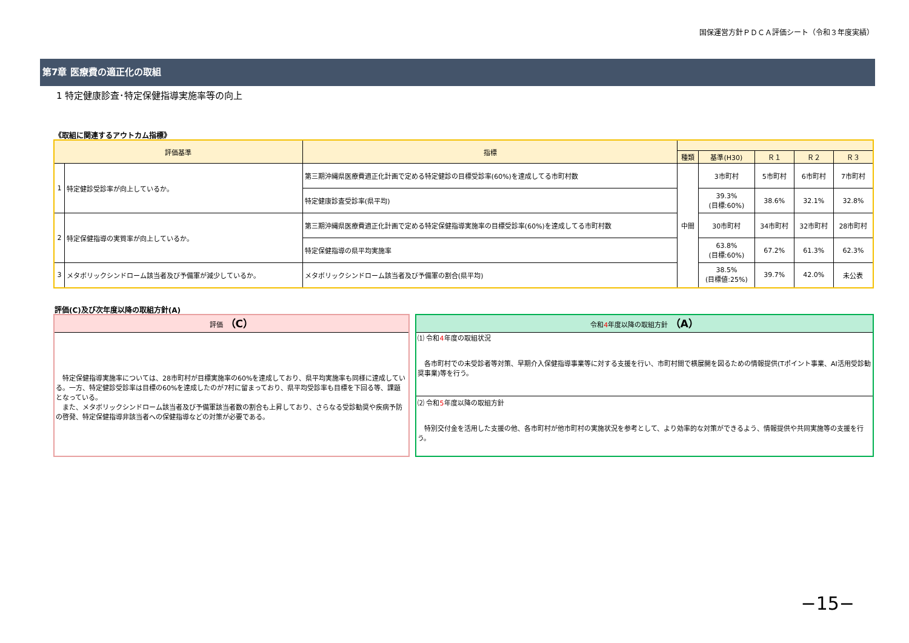国保運営方針ＰＤＣＡ評価シート（令和３年度実績）
第7章 医療費の適正化の取組
1 特定健康診査･特定保健指導実施率等の向上
《取組に関連するアウトカム指標》
| 評価基準 | | 指標 | | | | | |
| --- | --- | --- | --- | --- | --- | --- | --- |
| | | | 種類 | 基準(H30) | Ｒ１ | Ｒ２ | Ｒ３ |
| 1 | 特定健診受診率が向上しているか。 | 第三期沖縄県医療費適正化計画で定める特定健診の目標受診率(60%)を達成してる市町村数 | 中間 | 3市町村 | 5市町村 | 6市町村 | 7市町村 |
| | | 特定健康診査受診率(県平均) | | 39.3% (目標:60%) | 38.6% | 32.1% | 32.8% |
| 2 | 特定保健指導の実質率が向上しているか。 | 第三期沖縄県医療費適正化計画で定める特定保健指導実施率の目標受診率(60%)を達成してる市町村数 | | 30市町村 | 34市町村 | 32市町村 | 28市町村 |
| | | 特定保健指導の県平均実施率 | | 63.8% (目標:60%) | 67.2% | 61.3% | 62.3% |
| 3 | メタボリックシンドローム該当者及び予備軍が減少しているか。 | メタボリックシンドローム該当者及び予備軍の割合(県平均) | | 38.5% (目標値:25%) | 39.7% | 42.0% | 未公表 |
評価(C)及び次年度以降の取組方針(A)
評価 （C）
　特定保健指導実施率については、28市町村が目標実施率の60%を達成しており、県平均実施率も同様に達成している。一方、特定健診受診率は目標の60%を達成したのが7村に留まっており、県平均受診率も目標を下回る等、課題となっている。
　また、メタボリックシンドローム該当者及び予備軍該当者数の割合も上昇しており、さらなる受診勧奨や疾病予防の啓発、特定保健指導非該当者への保健指導などの対策が必要である。
令和4年度以降の取組方針 （A）
⑴ 令和4年度の取組状況
　各市町村での未受診者等対策、早期介入保健指導事業等に対する支援を行い、市町村間で横展開を図るための情報提供(Tポイント事業、AI活用受診勧奨事業)等を行う。
⑵ 令和5年度以降の取組方針
　特別交付金を活用した支援の他、各市町村が他市町村の実施状況を参考として、より効率的な対策ができるよう、情報提供や共同実施等の支援を行う。
−15−